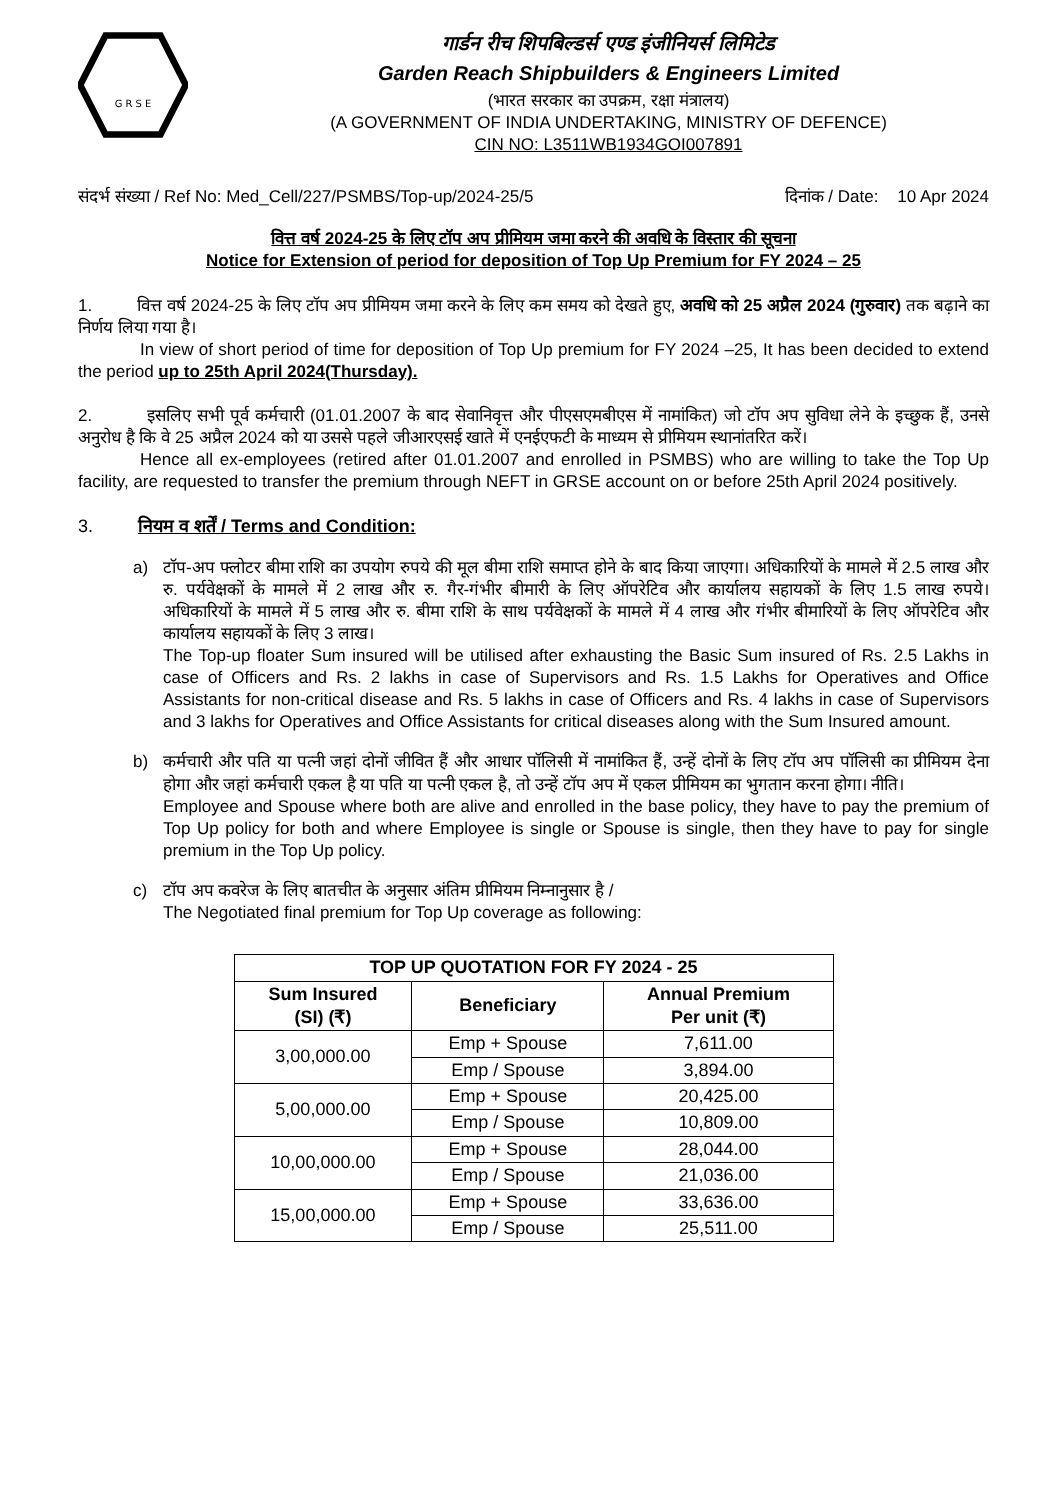G R S E
गार्डन रीच शिपबिल्डर्स एण्ड इंजीनियर्स लिमिटेड
Garden Reach Shipbuilders & Engineers Limited
(भारत सरकार का उपक्रम, रक्षा मंत्रालय)
(A GOVERNMENT OF INDIA UNDERTAKING, MINISTRY OF DEFENCE)
CIN NO: L3511WB1934GOI007891
संदर्भ संख्या / Ref No: Med_Cell/227/PSMBS/Top-up/2024-25/5 दिनांक / Date: 10 Apr 2024
वित्त वर्ष 2024-25 के लिए टॉप अप प्रीमियम जमा करने की अवधि के विस्तार की सूचना
Notice for Extension of period for deposition of Top Up Premium for FY 2024 – 25
1. वित्त वर्ष 2024-25 के लिए टॉप अप प्रीमियम जमा करने के लिए कम समय को देखते हुए, अवधि को 25 अप्रैल 2024 (गुरुवार) तक बढ़ाने का निर्णय लिया गया है।
In view of short period of time for deposition of Top Up premium for FY 2024 –25, It has been decided to extend the period up to 25th April 2024(Thursday).
2. इसलिए सभी पूर्व कर्मचारी (01.01.2007 के बाद सेवानिवृत्त और पीएसएमबीएस में नामांकित) जो टॉप अप सुविधा लेने के इच्छुक हैं, उनसे अनुरोध है कि वे 25 अप्रैल 2024 को या उससे पहले जीआरएसई खाते में एनईएफटी के माध्यम से प्रीमियम स्थानांतरित करें।
Hence all ex-employees (retired after 01.01.2007 and enrolled in PSMBS) who are willing to take the Top Up facility, are requested to transfer the premium through NEFT in GRSE account on or before 25th April 2024 positively.
3. नियम व शर्तें / Terms and Condition:
a) टॉप-अप फ्लोटर बीमा राशि का उपयोग रुपये की मूल बीमा राशि समाप्त होने के बाद किया जाएगा। अधिकारियों के मामले में 2.5 लाख और रु. पर्यवेक्षकों के मामले में 2 लाख और रु. गैर-गंभीर बीमारी के लिए ऑपरेटिव और कार्यालय सहायकों के लिए 1.5 लाख रुपये। अधिकारियों के मामले में 5 लाख और रु. बीमा राशि के साथ पर्यवेक्षकों के मामले में 4 लाख और गंभीर बीमारियों के लिए ऑपरेटिव और कार्यालय सहायकों के लिए 3 लाख।
The Top-up floater Sum insured will be utilised after exhausting the Basic Sum insured of Rs. 2.5 Lakhs in case of Officers and Rs. 2 lakhs in case of Supervisors and Rs. 1.5 Lakhs for Operatives and Office Assistants for non-critical disease and Rs. 5 lakhs in case of Officers and Rs. 4 lakhs in case of Supervisors and 3 lakhs for Operatives and Office Assistants for critical diseases along with the Sum Insured amount.
b) कर्मचारी और पति या पत्नी जहां दोनों जीवित हैं और आधार पॉलिसी में नामांकित हैं, उन्हें दोनों के लिए टॉप अप पॉलिसी का प्रीमियम देना होगा और जहां कर्मचारी एकल है या पति या पत्नी एकल है, तो उन्हें टॉप अप में एकल प्रीमियम का भुगतान करना होगा। नीति।
Employee and Spouse where both are alive and enrolled in the base policy, they have to pay the premium of Top Up policy for both and where Employee is single or Spouse is single, then they have to pay for single premium in the Top Up policy.
c) टॉप अप कवरेज के लिए बातचीत के अनुसार अंतिम प्रीमियम निम्नानुसार है /
The Negotiated final premium for Top Up coverage as following:
| TOP UP QUOTATION FOR FY 2024 - 25 | | |
| --- | --- | --- |
| Sum Insured (SI) (₹) | Beneficiary | Annual Premium Per unit (₹) |
| 3,00,000.00 | Emp + Spouse | 7,611.00 |
| | Emp / Spouse | 3,894.00 |
| 5,00,000.00 | Emp + Spouse | 20,425.00 |
| | Emp / Spouse | 10,809.00 |
| 10,00,000.00 | Emp + Spouse | 28,044.00 |
| | Emp / Spouse | 21,036.00 |
| 15,00,000.00 | Emp + Spouse | 33,636.00 |
| | Emp / Spouse | 25,511.00 |